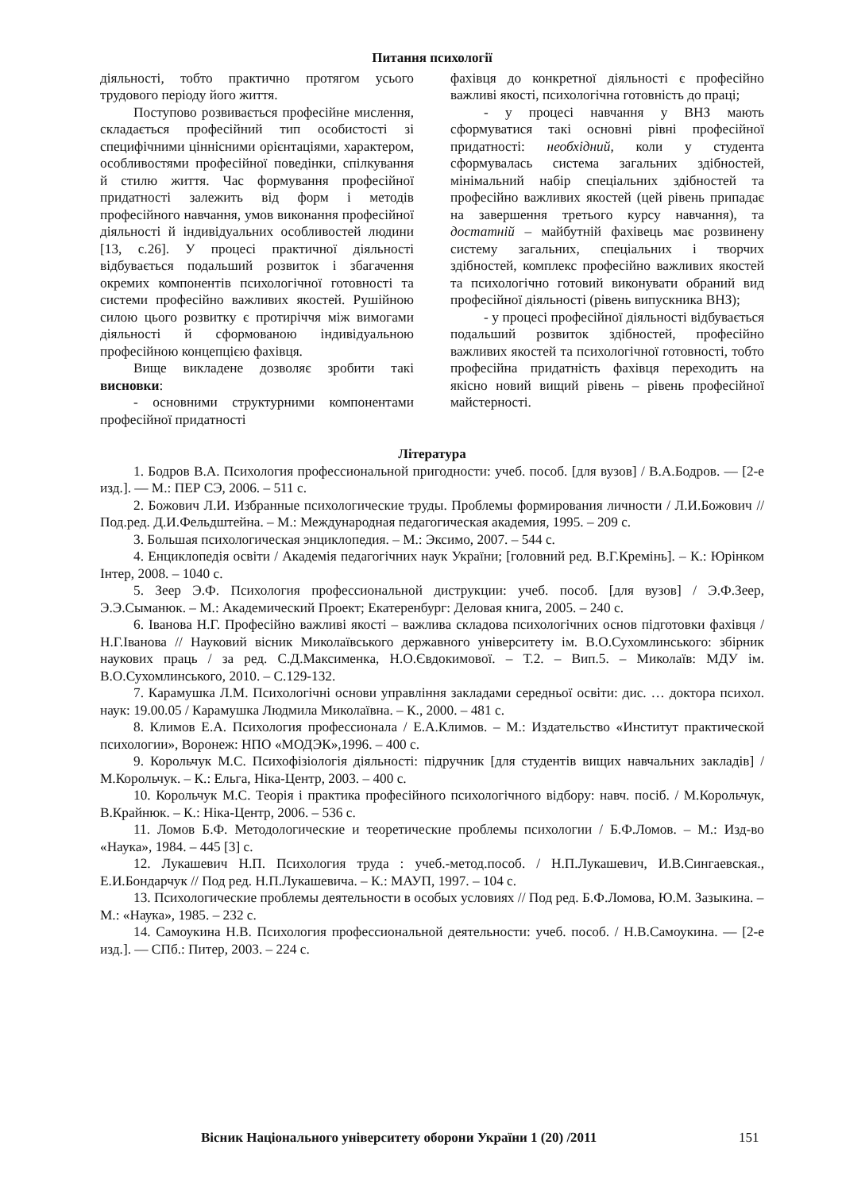Питання психології
діяльності, тобто практично протягом усього трудового періоду його життя.
Поступово розвивається професійне мислення, складається професійний тип особистості зі специфічними ціннісними орієнтаціями, характером, особливостями професійної поведінки, спілкування й стилю життя. Час формування професійної придатності залежить від форм і методів професійного навчання, умов виконання професійної діяльності й індивідуальних особливостей людини [13, с.26]. У процесі практичної діяльності відбувається подальший розвиток і збагачення окремих компонентів психологічної готовності та системи професійно важливих якостей. Рушійною силою цього розвитку є протиріччя між вимогами діяльності й сформованою індивідуальною професійною концепцією фахівця.
Вище викладене дозволяє зробити такі висновки:
- основними структурними компонентами професійної придатності
фахівця до конкретної діяльності є професійно важливі якості, психологічна готовність до праці;
- у процесі навчання у ВНЗ мають сформуватися такі основні рівні професійної придатності: необхідний, коли у студента сформувалась система загальних здібностей, мінімальний набір спеціальних здібностей та професійно важливих якостей (цей рівень припадає на завершення третього курсу навчання), та достатній – майбутній фахівець має розвинену систему загальних, спеціальних і творчих здібностей, комплекс професійно важливих якостей та психологічно готовий виконувати обраний вид професійної діяльності (рівень випускника ВНЗ);
- у процесі професійної діяльності відбувається подальший розвиток здібностей, професійно важливих якостей та психологічної готовності, тобто професійна придатність фахівця переходить на якісно новий вищий рівень – рівень професійної майстерності.
Література
1. Бодров В.А. Психология профессиональной пригодности: учеб. пособ. [для вузов] / В.А.Бодров. — [2-е изд.]. — М.: ПЕР СЭ, 2006. – 511 с.
2. Божович Л.И. Избранные психологические труды. Проблемы формирования личности / Л.И.Божович // Под.ред. Д.И.Фельдштейна. – М.: Международная педагогическая академия, 1995. – 209 с.
3. Большая психологическая энциклопедия. – М.: Эксимо, 2007. – 544 с.
4. Енциклопедія освіти / Академія педагогічних наук України; [головний ред. В.Г.Кремінь]. – К.: Юрінком Інтер, 2008. – 1040 с.
5. Зеер Э.Ф. Психология профессиональной диструкции: учеб. пособ. [для вузов] / Э.Ф.Зеер, Э.Э.Сыманюк. – М.: Академический Проект; Екатеренбург: Деловая книга, 2005. – 240 с.
6. Іванова Н.Г. Професійно важливі якості – важлива складова психологічних основ підготовки фахівця / Н.Г.Іванова // Науковий вісник Миколаївського державного університету ім. В.О.Сухомлинського: збірник наукових праць / за ред. С.Д.Максименка, Н.О.Євдокимової. – Т.2. – Вип.5. – Миколаїв: МДУ ім. В.О.Сухомлинського, 2010. – С.129-132.
7. Карамушка Л.М. Психологічні основи управління закладами середньої освіти: дис. … доктора психол. наук: 19.00.05 / Карамушка Людмила Миколаївна. – К., 2000. – 481 с.
8. Климов Е.А. Психология профессионала / Е.А.Климов. – М.: Издательство «Институт практической психологии», Воронеж: НПО «МОДЭК»,1996. – 400 с.
9. Корольчук М.С. Психофізіологія діяльності: підручник [для студентів вищих навчальних закладів] / М.Корольчук. – К.: Ельга, Ніка-Центр, 2003. – 400 с.
10. Корольчук М.С. Теорія і практика професійного психологічного відбору: навч. посіб. / М.Корольчук, В.Крайнюк. – К.: Ніка-Центр, 2006. – 536 с.
11. Ломов Б.Ф. Методологические и теоретические проблемы психологии / Б.Ф.Ломов. – М.: Изд-во «Наука», 1984. – 445 [3] с.
12. Лукашевич Н.П. Психология труда : учеб.-метод.пособ. / Н.П.Лукашевич, И.В.Сингаевская., Е.И.Бондарчук // Под ред. Н.П.Лукашевича. – К.: МАУП, 1997. – 104 с.
13. Психологические проблемы деятельности в особых условиях // Под ред. Б.Ф.Ломова, Ю.М. Зазыкина. – М.: «Наука», 1985. – 232 с.
14. Самоукина Н.В. Психология профессиональной деятельности: учеб. пособ. / Н.В.Самоукина. — [2-е изд.]. — СПб.: Питер, 2003. – 224 с.
Вісник Національного університету оборони України 1 (20) /2011 151